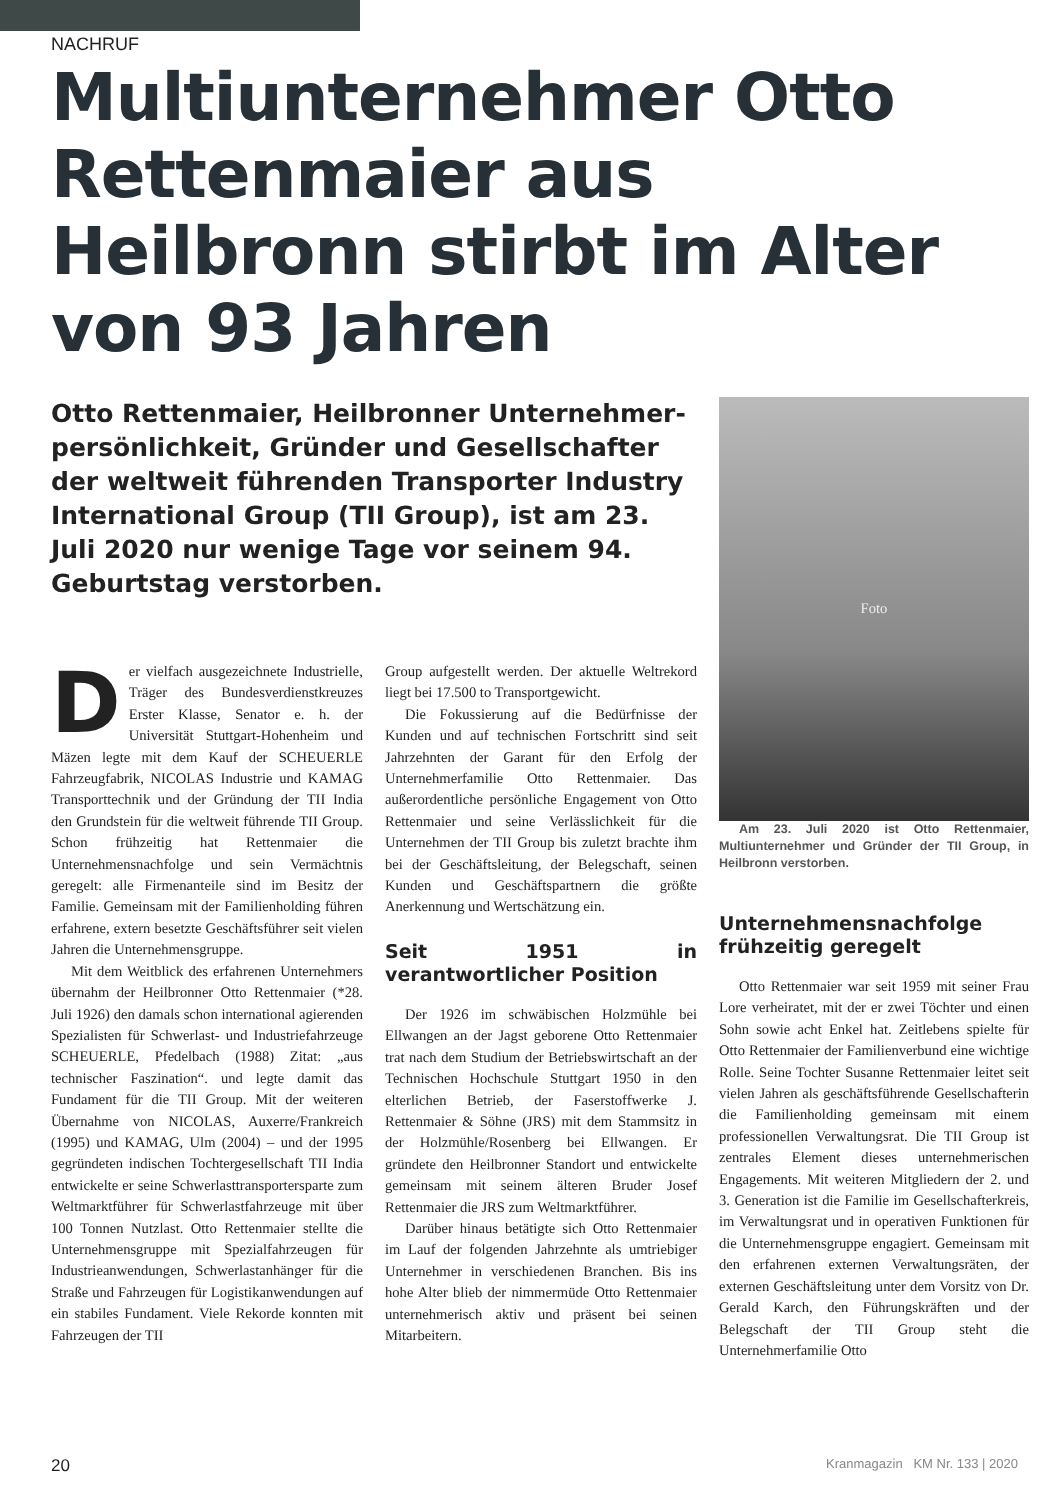NACHRUF
Multiunternehmer Otto Rettenmaier aus Heilbronn stirbt im Alter von 93 Jahren
Otto Rettenmaier, Heilbronner Unternehmer­persönlichkeit, Gründer und Gesellschafter der weltweit führenden Transporter Industry International Group (TII Group), ist am 23. Juli 2020 nur wenige Tage vor seinem 94. Geburtstag verstorben.
Der vielfach ausgezeichnete Industrielle, Träger des Bundesverdienstkreuzes Erster Klasse, Senator e. h. der Universität Stuttgart-Hohenheim und Mäzen legte mit dem Kauf der SCHEUERLE Fahrzeugfabrik, NICOLAS Industrie und KAMAG Transporttechnik und der Gründung der TII India den Grundstein für die weltweit führende TII Group. Schon frühzeitig hat Rettenmaier die Unternehmensnachfolge und sein Vermächtnis geregelt: alle Firmenanteile sind im Besitz der Familie. Gemeinsam mit der Familienholding führen erfahrene, extern besetzte Geschäftsführer seit vielen Jahren die Unternehmensgruppe.
Mit dem Weitblick des erfahrenen Unternehmers übernahm der Heilbronner Otto Rettenmaier (*28. Juli 1926) den damals schon international agierenden Spezialisten für Schwerlast- und Industriefahrzeuge SCHEUERLE, Pfedelbach (1988) Zitat: „aus technischer Faszination“. und legte damit das Fundament für die TII Group. Mit der weiteren Übernahme von NICOLAS, Auxerre/Frankreich (1995) und KAMAG, Ulm (2004) – und der 1995 gegründeten indischen Tochtergesellschaft TII India entwickelte er seine Schwerlasttransportersparte zum Weltmarktführer für Schwerlastfahrzeuge mit über 100 Tonnen Nutzlast. Otto Rettenmaier stellte die Unternehmensgruppe mit Spezialfahrzeugen für Industrieanwendungen, Schwerlastanhänger für die Straße und Fahrzeugen für Logistikanwendungen auf ein stabiles Fundament. Viele Rekorde konnten mit Fahrzeugen der TII
Group aufgestellt werden. Der aktuelle Weltrekord liegt bei 17.500 to Transportgewicht.
Die Fokussierung auf die Bedürfnisse der Kunden und auf technischen Fortschritt sind seit Jahrzehnten der Garant für den Erfolg der Unternehmerfamilie Otto Rettenmaier. Das außerordentliche persönliche Engagement von Otto Rettenmaier und seine Verlässlichkeit für die Unternehmen der TII Group bis zuletzt brachte ihm bei der Geschäftsleitung, der Belegschaft, seinen Kunden und Geschäftspartnern die größte Anerkennung und Wertschätzung ein.
Seit 1951 in verantwortlicher Position
Der 1926 im schwäbischen Holzmühle bei Ellwangen an der Jagst geborene Otto Rettenmaier trat nach dem Studium der Betriebswirtschaft an der Technischen Hochschule Stuttgart 1950 in den elterlichen Betrieb, der Faserstoffwerke J. Rettenmaier & Söhne (JRS) mit dem Stammsitz in der Holzmühle/Rosenberg bei Ellwangen. Er gründete den Heilbronner Standort und entwickelte gemeinsam mit seinem älteren Bruder Josef Rettenmaier die JRS zum Weltmarktführer.
Darüber hinaus betätigte sich Otto Rettenmaier im Lauf der folgenden Jahrzehnte als umtriebiger Unternehmer in verschiedenen Branchen. Bis ins hohe Alter blieb der nimmermüde Otto Rettenmaier unternehmerisch aktiv und präsent bei seinen Mitarbeitern.
Foto
Am 23. Juli 2020 ist Otto Rettenmaier, Multiunternehmer und Gründer der TII Group, in Heilbronn verstorben.
Unternehmensnachfolge frühzeitig geregelt
Otto Rettenmaier war seit 1959 mit seiner Frau Lore verheiratet, mit der er zwei Töchter und einen Sohn sowie acht Enkel hat. Zeitlebens spielte für Otto Rettenmaier der Familienverbund eine wichtige Rolle. Seine Tochter Susanne Rettenmaier leitet seit vielen Jahren als geschäftsführende Gesellschafterin die Familienholding gemeinsam mit einem professionellen Verwaltungsrat. Die TII Group ist zentrales Element dieses unternehmerischen Engagements. Mit weiteren Mitgliedern der 2. und 3. Generation ist die Familie im Gesellschafterkreis, im Verwaltungsrat und in operativen Funktionen für die Unternehmensgruppe engagiert. Gemeinsam mit den erfahrenen externen Verwaltungsräten, der externen Geschäftsleitung unter dem Vorsitz von Dr. Gerald Karch, den Führungskräften und der Belegschaft der TII Group steht die Unternehmerfamilie Otto
20 Kranmagazin KM Nr. 133 | 2020